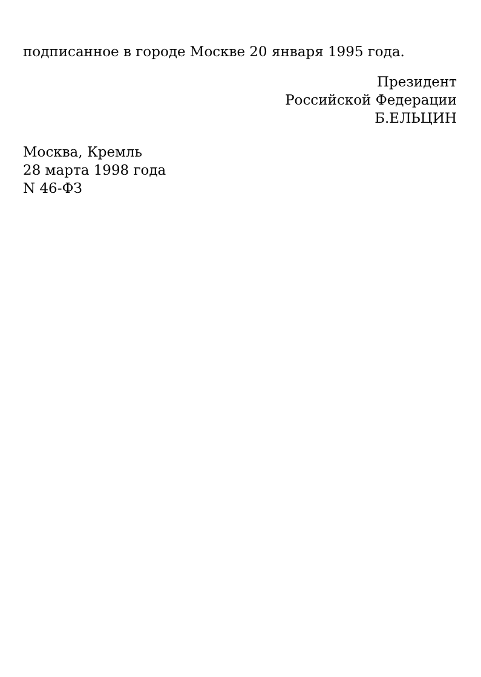подписанное в городе Москве 20 января 1995 года.
Президент
Российской Федерации
Б.ЕЛЬЦИН
Москва, Кремль
28 марта 1998 года
N 46-ФЗ